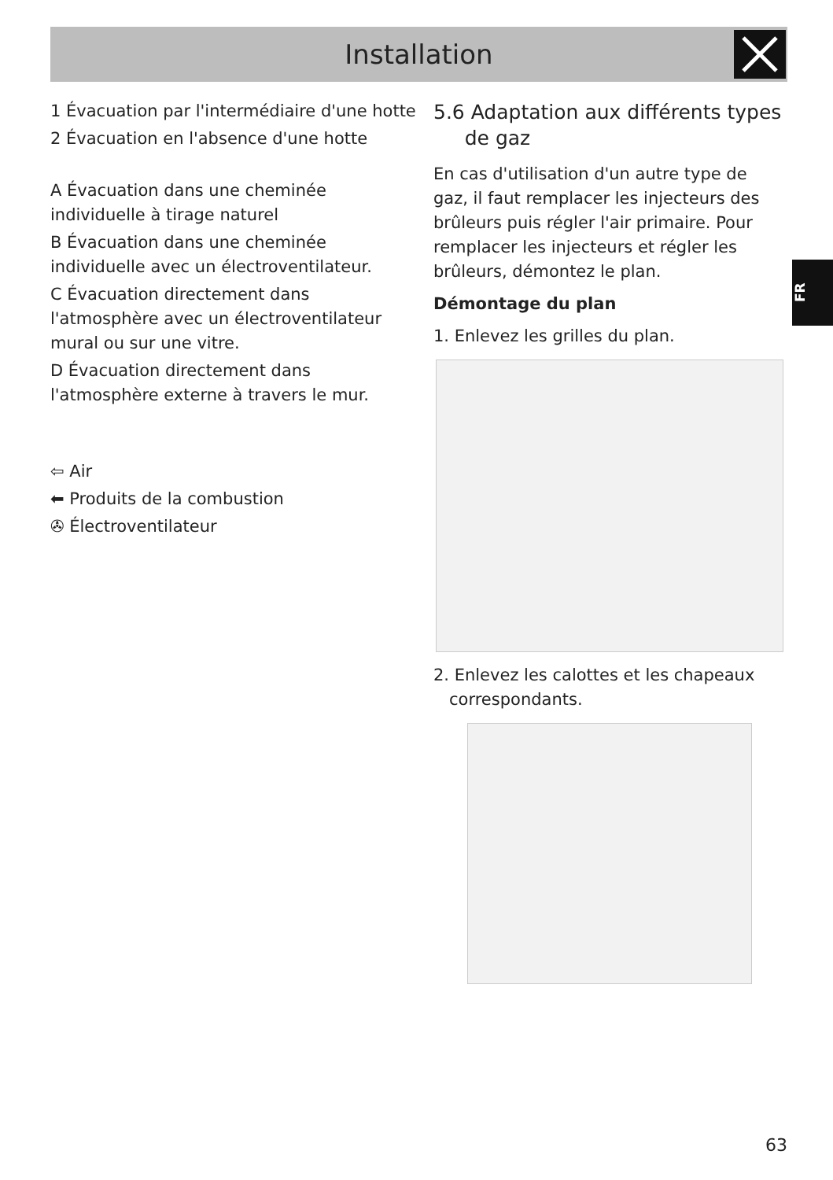Installation
FR
1 Évacuation par l'intermédiaire d'une hotte
2 Évacuation en l'absence d'une hotte
A Évacuation dans une cheminée individuelle à tirage naturel
B Évacuation dans une cheminée individuelle avec un électroventilateur.
C Évacuation directement dans l'atmosphère avec un électroventilateur mural ou sur une vitre.
D Évacuation directement dans l'atmosphère externe à travers le mur.
⇦ Air
⬅ Produits de la combustion
✇ Électroventilateur
5.6 Adaptation aux différents types
de gaz
En cas d'utilisation d'un autre type de gaz, il faut remplacer les injecteurs des brûleurs puis régler l'air primaire. Pour remplacer les injecteurs et régler les brûleurs, démontez le plan.
Démontage du plan
1. Enlevez les grilles du plan.
2. Enlevez les calottes et les chapeaux
correspondants.
63